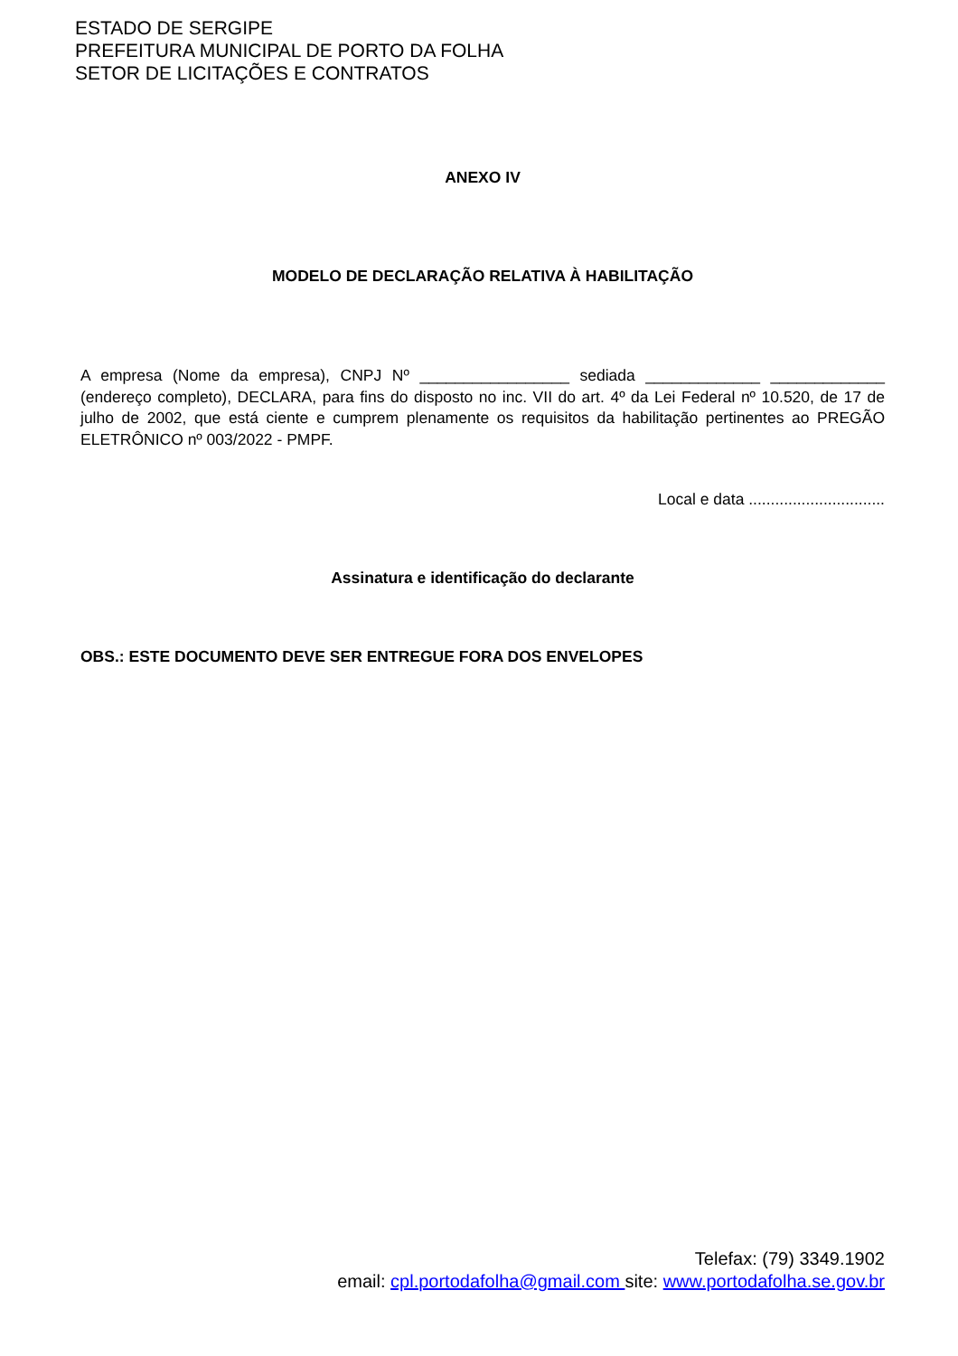ESTADO DE SERGIPE
PREFEITURA MUNICIPAL DE PORTO DA FOLHA
SETOR DE LICITAÇÕES E CONTRATOS
ANEXO IV
MODELO DE DECLARAÇÃO RELATIVA À HABILITAÇÃO
A empresa (Nome da empresa), CNPJ Nº _________________ sediada _____________ _____________ (endereço completo), DECLARA, para fins do disposto no inc. VII do art. 4º da Lei Federal nº 10.520, de 17 de julho de 2002, que está ciente e cumprem plenamente os requisitos da habilitação pertinentes ao PREGÃO ELETRÔNICO nº 003/2022 - PMPF.
Local e data ...............................
Assinatura e identificação do declarante
OBS.: ESTE DOCUMENTO DEVE SER ENTREGUE FORA DOS ENVELOPES
Telefax: (79) 3349.1902
email: cpl.portodafolha@gmail.com site: www.portodafolha.se.gov.br